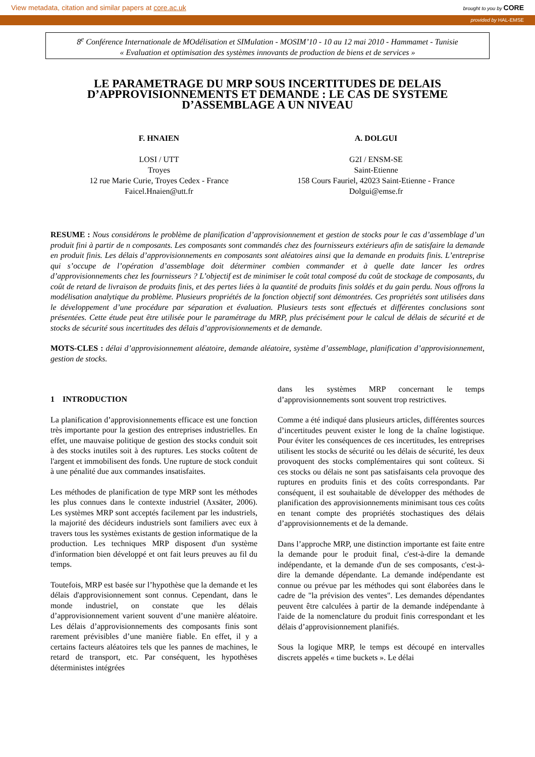View metadata, citation and similar papers at core.ac.uk brought to you by CORE
provided by HAL-EMSE
8<sup>e</sup> Conférence Internationale de MOdélisation et SIMulation - MOSIM’10 - 10 au 12 mai 2010 - Hammamet - Tunisie
« Evaluation et optimisation des systèmes innovants de production de biens et de services »
LE PARAMETRAGE DU MRP SOUS INCERTITUDES DE DELAIS D’APPROVISIONNEMENTS ET DEMANDE : LE CAS DE SYSTEME D’ASSEMBLAGE A UN NIVEAU
F. HNAIEN
LOSI / UTT
Troyes
12 rue Marie Curie, Troyes Cedex - France
Faicel.Hnaien@utt.fr
A. DOLGUI
G2I / ENSM-SE
Saint-Etienne
158 Cours Fauriel, 42023 Saint-Etienne - France
Dolgui@emse.fr
RESUME : Nous considérons le problème de planification d’approvisionnement et gestion de stocks pour le cas d’assemblage d’un produit fini à partir de n composants. Les composants sont commandés chez des fournisseurs extérieurs afin de satisfaire la demande en produit finis. Les délais d’approvisionnements en composants sont aléatoires ainsi que la demande en produits finis. L’entreprise qui s’occupe de l’opération d’assemblage doit déterminer combien commander et à quelle date lancer les ordres d’approvisionnements chez les fournisseurs ? L’objectif est de minimiser le coût total composé du coût de stockage de composants, du coût de retard de livraison de produits finis, et des pertes liées à la quantité de produits finis soldés et du gain perdu. Nous offrons la modélisation analytique du problème. Plusieurs propriétés de la fonction objectif sont démontrées. Ces propriétés sont utilisées dans le développement d’une procédure par séparation et évaluation. Plusieurs tests sont effectués et différentes conclusions sont présentées. Cette étude peut être utilisée pour le paramétrage du MRP, plus précisément pour le calcul de délais de sécurité et de stocks de sécurité sous incertitudes des délais d’approvisionnements et de demande.
MOTS-CLES : délai d’approvisionnement aléatoire, demande aléatoire, système d’assemblage, planification d’approvisionnement, gestion de stocks.
1 INTRODUCTION
La planification d’approvisionnements efficace est une fonction très importante pour la gestion des entreprises industrielles. En effet, une mauvaise politique de gestion des stocks conduit soit à des stocks inutiles soit à des ruptures. Les stocks coûtent de l'argent et immobilisent des fonds. Une rupture de stock conduit à une pénalité due aux commandes insatisfaites.
Les méthodes de planification de type MRP sont les méthodes les plus connues dans le contexte industriel (Axsäter, 2006). Les systèmes MRP sont acceptés facilement par les industriels, la majorité des décideurs industriels sont familiers avec eux à travers tous les systèmes existants de gestion informatique de la production. Les techniques MRP disposent d'un système d'information bien développé et ont fait leurs preuves au fil du temps.
Toutefois, MRP est basée sur l’hypothèse que la demande et les délais d'approvisionnement sont connus. Cependant, dans le monde industriel, on constate que les délais d’approvisionnement varient souvent d’une manière aléatoire. Les délais d’approvisionnements des composants finis sont rarement prévisibles d’une manière fiable. En effet, il y a certains facteurs aléatoires tels que les pannes de machines, le retard de transport, etc. Par conséquent, les hypothèses déterministes intégrées
dans les systèmes MRP concernant le temps d’approvisionnements sont souvent trop restrictives.
Comme a été indiqué dans plusieurs articles, différentes sources d’incertitudes peuvent exister le long de la chaîne logistique. Pour éviter les conséquences de ces incertitudes, les entreprises utilisent les stocks de sécurité ou les délais de sécurité, les deux provoquent des stocks complémentaires qui sont coûteux. Si ces stocks ou délais ne sont pas satisfaisants cela provoque des ruptures en produits finis et des coûts correspondants. Par conséquent, il est souhaitable de développer des méthodes de planification des approvisionnements minimisant tous ces coûts en tenant compte des propriétés stochastiques des délais d’approvisionnements et de la demande.
Dans l’approche MRP, une distinction importante est faite entre la demande pour le produit final, c'est-à-dire la demande indépendante, et la demande d'un de ses composants, c'est-à-dire la demande dépendante. La demande indépendante est connue ou prévue par les méthodes qui sont élaborées dans le cadre de "la prévision des ventes". Les demandes dépendantes peuvent être calculées à partir de la demande indépendante à l'aide de la nomenclature du produit finis correspondant et les délais d’approvisionnement planifiés.
Sous la logique MRP, le temps est découpé en intervalles discrets appelés « time buckets ». Le délai